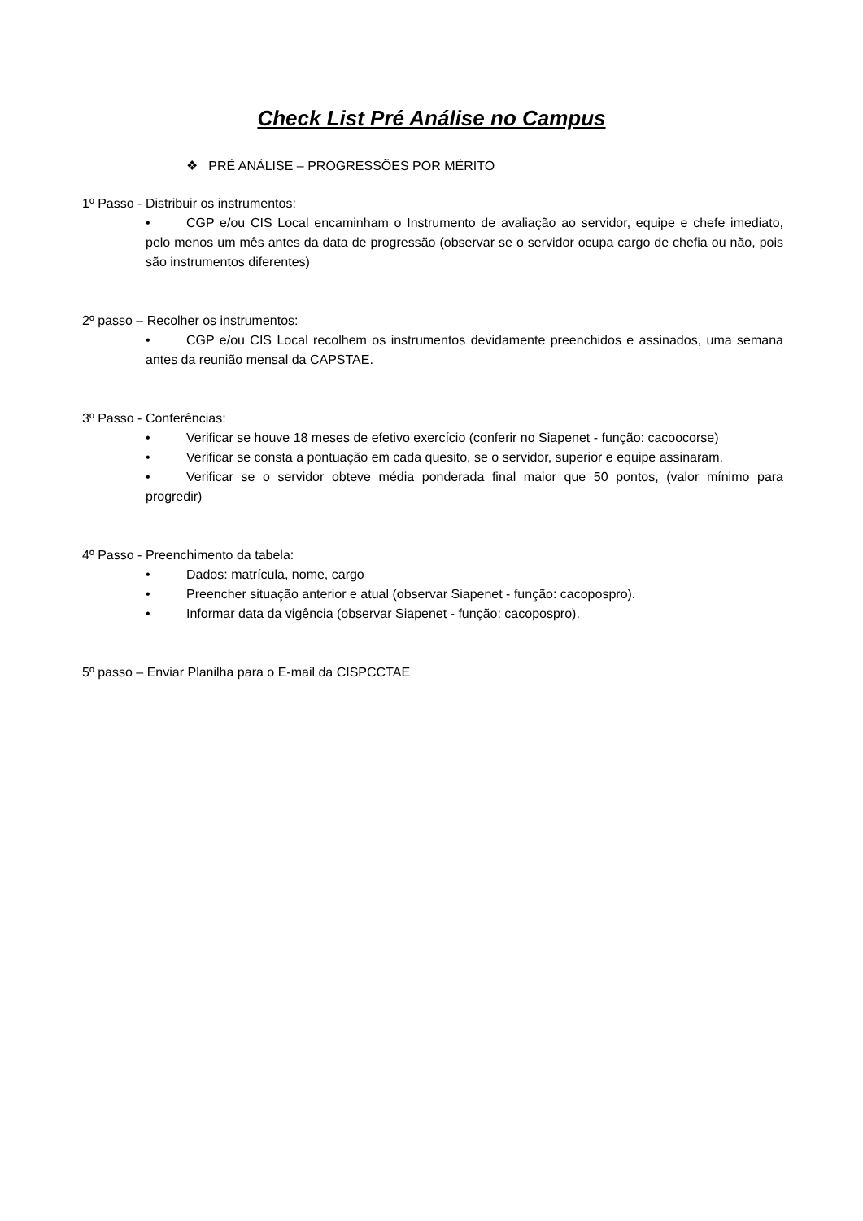Check List Pré Análise no Campus
❖ PRÉ ANÁLISE – PROGRESSÕES POR MÉRITO
1º Passo - Distribuir os instrumentos:
• CGP e/ou CIS Local encaminham o Instrumento de avaliação ao servidor, equipe e chefe imediato, pelo menos um mês antes da data de progressão (observar se o servidor ocupa cargo de chefia ou não, pois são instrumentos diferentes)
2º passo – Recolher os instrumentos:
• CGP e/ou CIS Local recolhem os instrumentos devidamente preenchidos e assinados, uma semana antes da reunião mensal da CAPSTAE.
3º Passo - Conferências:
• Verificar se houve 18 meses de efetivo exercício (conferir no Siapenet - função: cacoocorse)
• Verificar se consta a pontuação em cada quesito, se o servidor, superior e equipe assinaram.
• Verificar se o servidor obteve média ponderada final maior que 50 pontos, (valor mínimo para progredir)
4º Passo - Preenchimento da tabela:
• Dados: matrícula, nome, cargo
• Preencher situação anterior e atual (observar Siapenet - função: cacopospro).
• Informar data da vigência (observar Siapenet - função: cacopospro).
5º passo – Enviar Planilha para o E-mail da CISPCCTAE